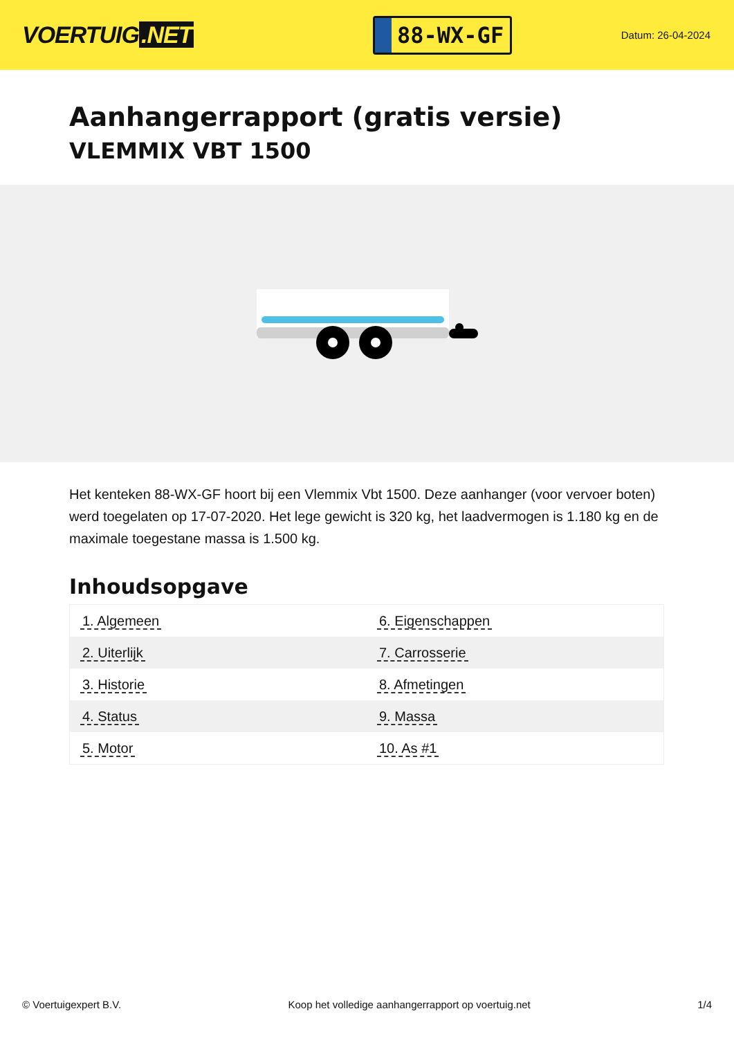VOERTUIG.NET
88-WX-GF
Datum: 26-04-2024
Aanhangerrapport (gratis versie)
VLEMMIX VBT 1500
Het kenteken 88-WX-GF hoort bij een Vlemmix Vbt 1500. Deze aanhanger (voor vervoer boten) werd toegelaten op 17-07-2020. Het lege gewicht is 320 kg, het laadvermogen is 1.180 kg en de maximale toegestane massa is 1.500 kg.
Inhoudsopgave
| 1. Algemeen | 6. Eigenschappen |
| 2. Uiterlijk | 7. Carrosserie |
| 3. Historie | 8. Afmetingen |
| 4. Status | 9. Massa |
| 5. Motor | 10. As #1 |
© Voertuigexpert B.V. Koop het volledige aanhangerrapport op voertuig.net 1/4